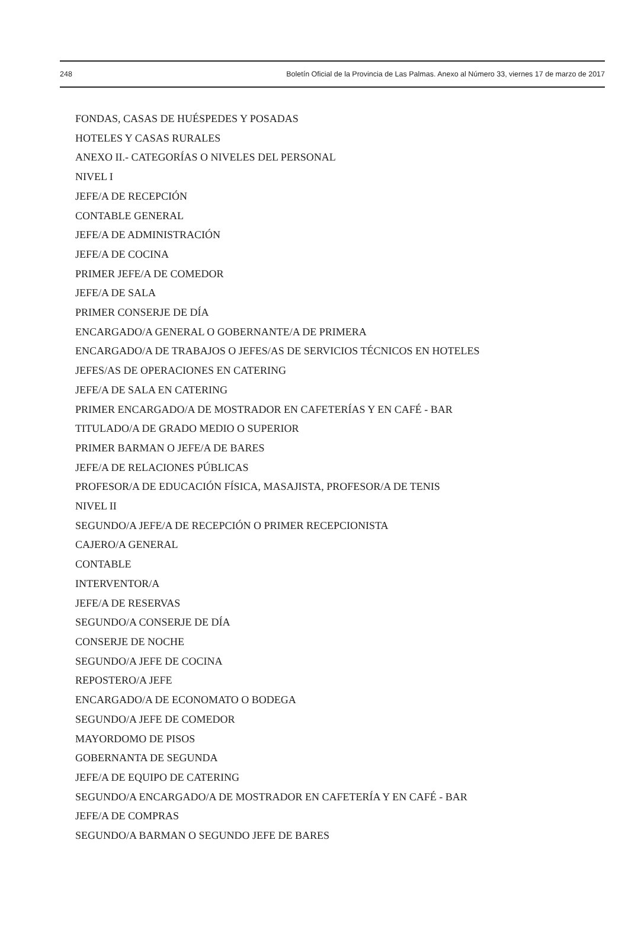248 Boletín Oficial de la Provincia de Las Palmas. Anexo al Número 33, viernes 17 de marzo de 2017
FONDAS, CASAS DE HUÉSPEDES Y POSADAS
HOTELES Y CASAS RURALES
ANEXO II.- CATEGORÍAS O NIVELES DEL PERSONAL
NIVEL I
JEFE/A DE RECEPCIÓN
CONTABLE GENERAL
JEFE/A DE ADMINISTRACIÓN
JEFE/A DE COCINA
PRIMER JEFE/A DE COMEDOR
JEFE/A DE SALA
PRIMER CONSERJE DE DÍA
ENCARGADO/A GENERAL O GOBERNANTE/A DE PRIMERA
ENCARGADO/A DE TRABAJOS O JEFES/AS DE SERVICIOS TÉCNICOS EN HOTELES
JEFES/AS DE OPERACIONES EN CATERING
JEFE/A DE SALA EN CATERING
PRIMER ENCARGADO/A DE MOSTRADOR EN CAFETERÍAS Y EN CAFÉ - BAR
TITULADO/A DE GRADO MEDIO O SUPERIOR
PRIMER BARMAN O JEFE/A DE BARES
JEFE/A DE RELACIONES PÚBLICAS
PROFESOR/A DE EDUCACIÓN FÍSICA, MASAJISTA, PROFESOR/A DE TENIS
NIVEL II
SEGUNDO/A JEFE/A DE RECEPCIÓN O PRIMER RECEPCIONISTA
CAJERO/A GENERAL
CONTABLE
INTERVENTOR/A
JEFE/A DE RESERVAS
SEGUNDO/A CONSERJE DE DÍA
CONSERJE DE NOCHE
SEGUNDO/A JEFE DE COCINA
REPOSTERO/A JEFE
ENCARGADO/A DE ECONOMATO O BODEGA
SEGUNDO/A JEFE DE COMEDOR
MAYORDOMO DE PISOS
GOBERNANTA DE SEGUNDA
JEFE/A DE EQUIPO DE CATERING
SEGUNDO/A ENCARGADO/A DE MOSTRADOR EN CAFETERÍA Y EN CAFÉ - BAR
JEFE/A DE COMPRAS
SEGUNDO/A BARMAN O SEGUNDO JEFE DE BARES